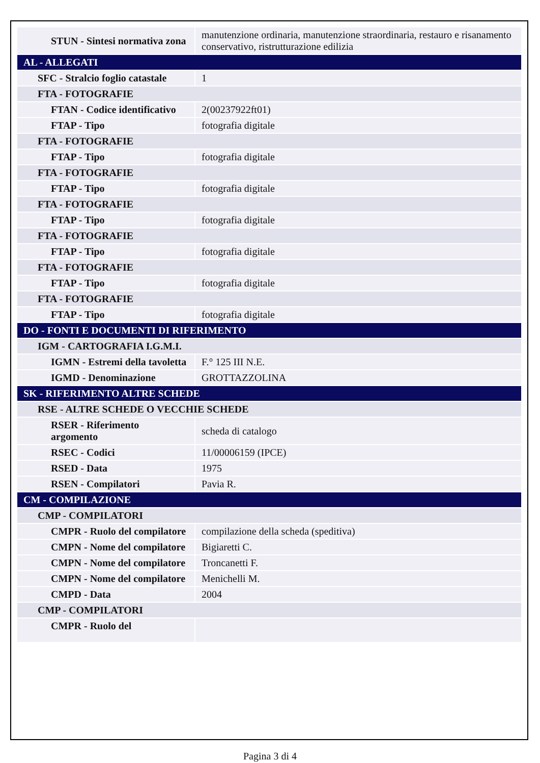| STUN - Sintesi normativa zona | manutenzione ordinaria, manutenzione straordinaria, restauro e risanamento conservativo, ristrutturazione edilizia |
| AL - ALLEGATI | |
| SFC - Stralcio foglio catastale | 1 |
| FTA - FOTOGRAFIE | |
| FTAN - Codice identificativo | 2(00237922ft01) |
| FTAP - Tipo | fotografia digitale |
| FTA - FOTOGRAFIE | |
| FTAP - Tipo | fotografia digitale |
| FTA - FOTOGRAFIE | |
| FTAP - Tipo | fotografia digitale |
| FTA - FOTOGRAFIE | |
| FTAP - Tipo | fotografia digitale |
| FTA - FOTOGRAFIE | |
| FTAP - Tipo | fotografia digitale |
| FTA - FOTOGRAFIE | |
| FTAP - Tipo | fotografia digitale |
| FTA - FOTOGRAFIE | |
| FTAP - Tipo | fotografia digitale |
| DO - FONTI E DOCUMENTI DI RIFERIMENTO | |
| IGM - CARTOGRAFIA I.G.M.I. | |
| IGMN - Estremi della tavoletta | F.° 125 III N.E. |
| IGMD - Denominazione | GROTTAZZOLINA |
| SK - RIFERIMENTO ALTRE SCHEDE | |
| RSE - ALTRE SCHEDE O VECCHIE SCHEDE | |
| RSER - Riferimento argomento | scheda di catalogo |
| RSEC - Codici | 11/00006159 (IPCE) |
| RSED - Data | 1975 |
| RSEN - Compilatori | Pavia R. |
| CM - COMPILAZIONE | |
| CMP - COMPILATORI | |
| CMPR - Ruolo del compilatore | compilazione della scheda (speditiva) |
| CMPN - Nome del compilatore | Bigiaretti C. |
| CMPN - Nome del compilatore | Troncanetti F. |
| CMPN - Nome del compilatore | Menichelli M. |
| CMPD - Data | 2004 |
| CMP - COMPILATORI | |
| CMPR - Ruolo del | |
Pagina 3 di 4